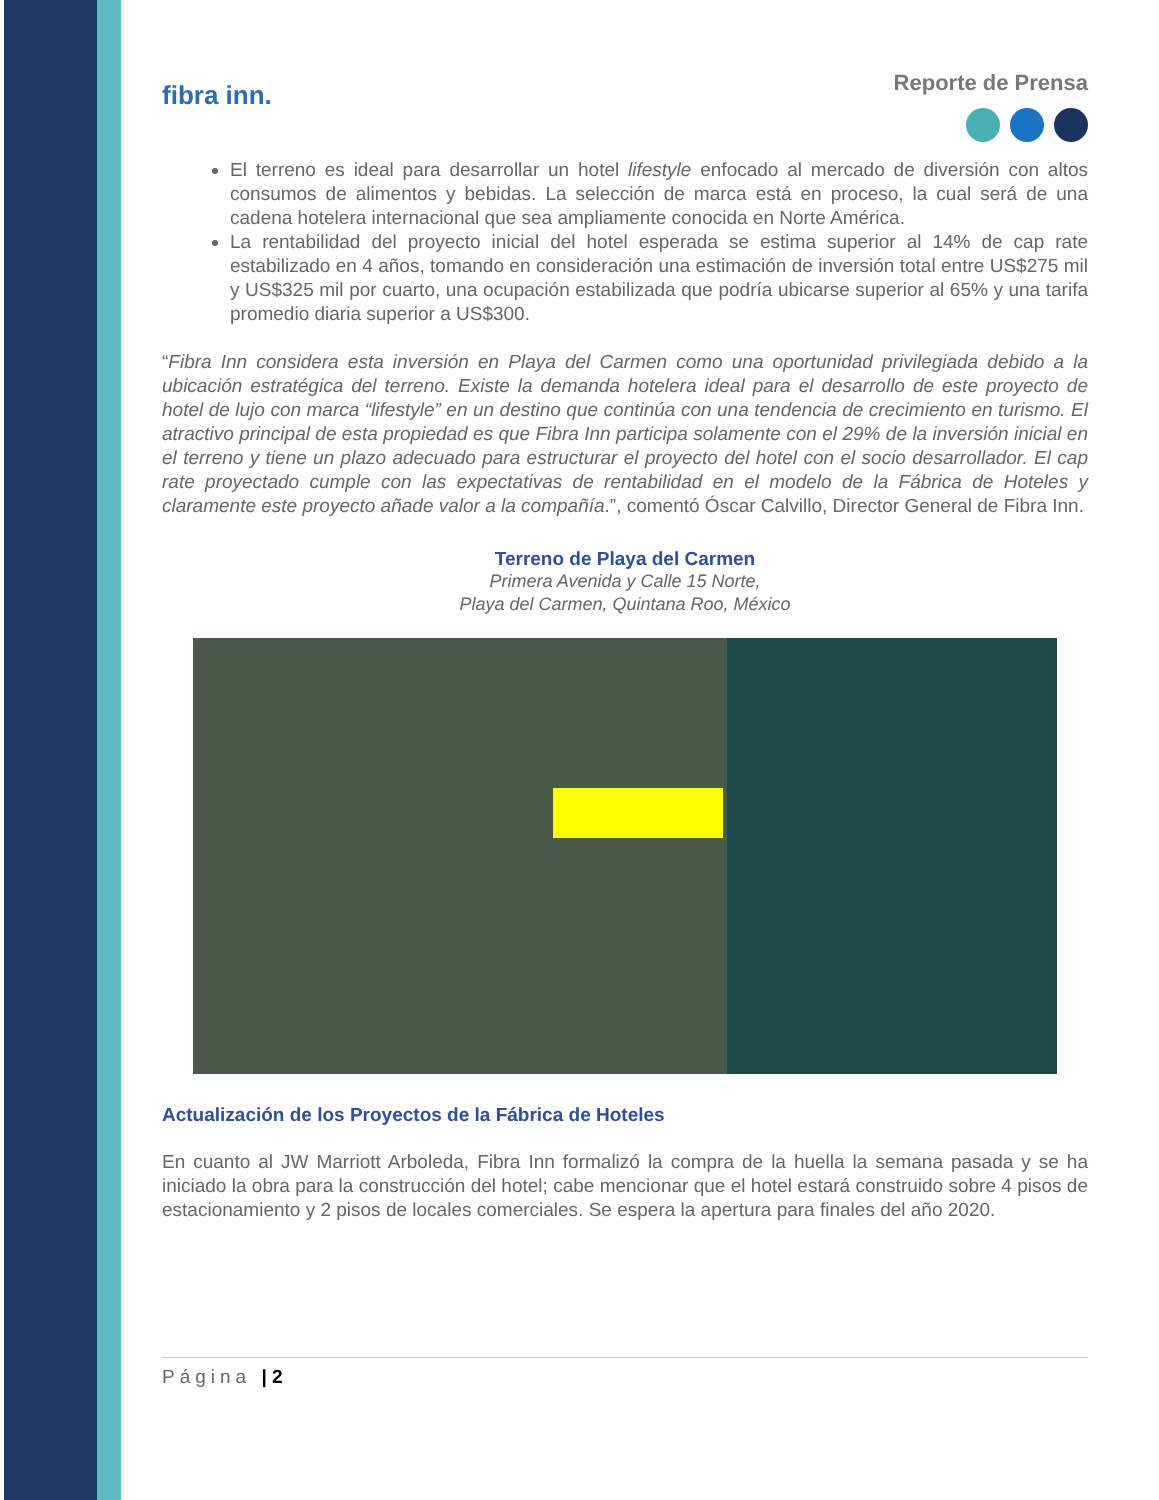fibra inn.
Reporte de Prensa
El terreno es ideal para desarrollar un hotel lifestyle enfocado al mercado de diversión con altos consumos de alimentos y bebidas. La selección de marca está en proceso, la cual será de una cadena hotelera internacional que sea ampliamente conocida en Norte América.
La rentabilidad del proyecto inicial del hotel esperada se estima superior al 14% de cap rate estabilizado en 4 años, tomando en consideración una estimación de inversión total entre US$275 mil y US$325 mil por cuarto, una ocupación estabilizada que podría ubicarse superior al 65% y una tarifa promedio diaria superior a US$300.
“Fibra Inn considera esta inversión en Playa del Carmen como una oportunidad privilegiada debido a la ubicación estratégica del terreno. Existe la demanda hotelera ideal para el desarrollo de este proyecto de hotel de lujo con marca “lifestyle” en un destino que continúa con una tendencia de crecimiento en turismo. El atractivo principal de esta propiedad es que Fibra Inn participa solamente con el 29% de la inversión inicial en el terreno y tiene un plazo adecuado para estructurar el proyecto del hotel con el socio desarrollador. El cap rate proyectado cumple con las expectativas de rentabilidad en el modelo de la Fábrica de Hoteles y claramente este proyecto añade valor a la compañía.”, comentó Óscar Calvillo, Director General de Fibra Inn.
Terreno de Playa del Carmen
Primera Avenida y Calle 15 Norte,
Playa del Carmen, Quintana Roo, México
Actualización de los Proyectos de la Fábrica de Hoteles
En cuanto al JW Marriott Arboleda, Fibra Inn formalizó la compra de la huella la semana pasada y se ha iniciado la obra para la construcción del hotel; cabe mencionar que el hotel estará construido sobre 4 pisos de estacionamiento y 2 pisos de locales comerciales. Se espera la apertura para finales del año 2020.
Página | 2